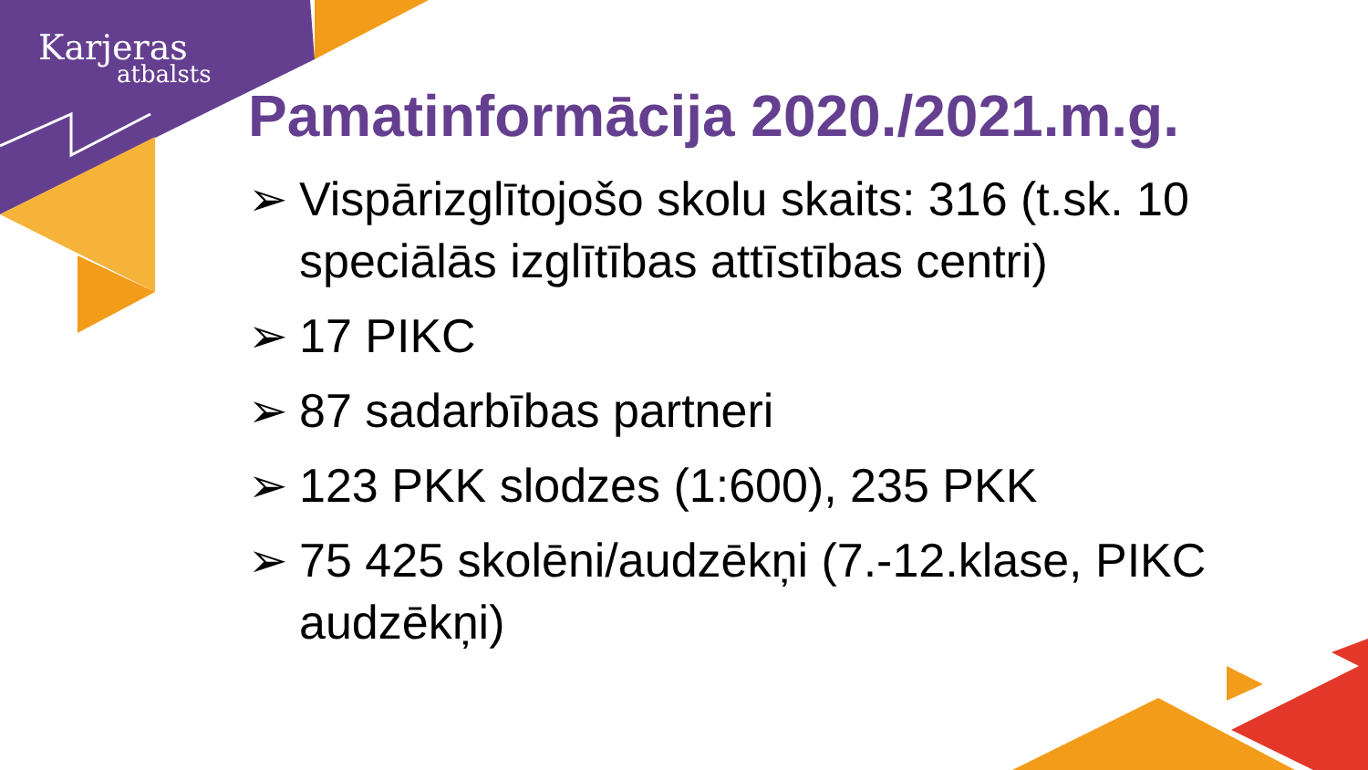Karjeras
atbalsts
Pamatinformācija 2020./2021.m.g.
➢ Vispārizglītojošo skolu skaits: 316 (t.sk. 10 speciālās izglītības attīstības centri)
➢ 17 PIKC
➢ 87 sadarbības partneri
➢ 123 PKK slodzes (1:600), 235 PKK
➢ 75 425 skolēni/audzēkņi (7.-12.klase, PIKC audzēkņi)